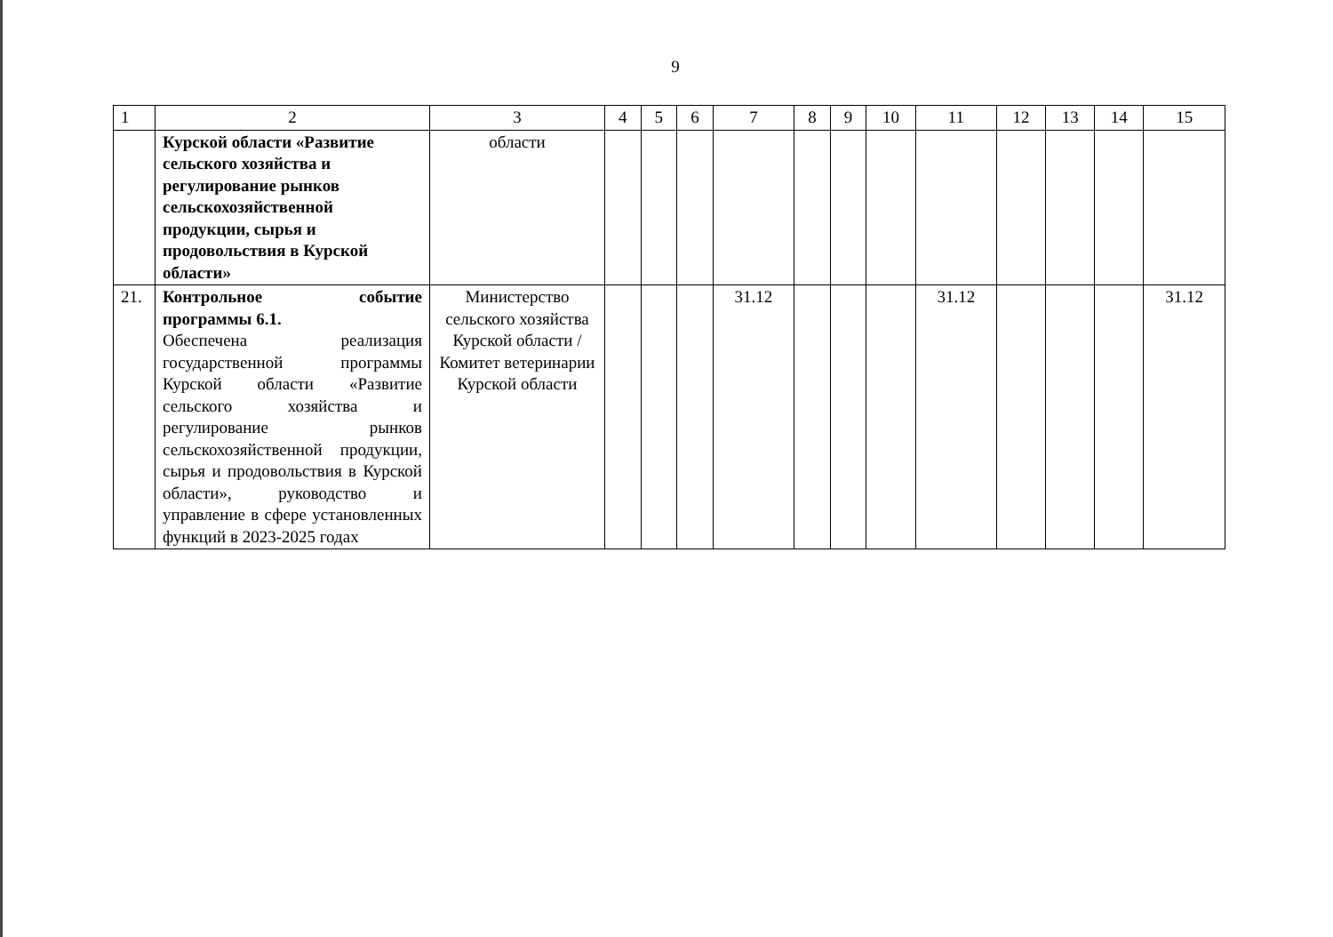9
| 1 | 2 | 3 | 4 | 5 | 6 | 7 | 8 | 9 | 10 | 11 | 12 | 13 | 14 | 15 |
| --- | --- | --- | --- | --- | --- | --- | --- | --- | --- | --- | --- | --- | --- | --- |
| | Курской области «Развитие сельского хозяйства и регулирование рынков сельскохозяйственной продукции, сырья и продовольствия в Курской области» | области | | | | | | | | | | | | |
| 21. | Контрольное событие программы 6.1. Обеспечена реализация государственной программы Курской области «Развитие сельского хозяйства и регулирование рынков сельскохозяйственной продукции, сырья и продовольствия в Курской области», руководство и управление в сфере установленных функций в 2023-2025 годах | Министерство сельского хозяйства Курской области / Комитет ветеринарии Курской области | | | | 31.12 | | | | 31.12 | | | | 31.12 |